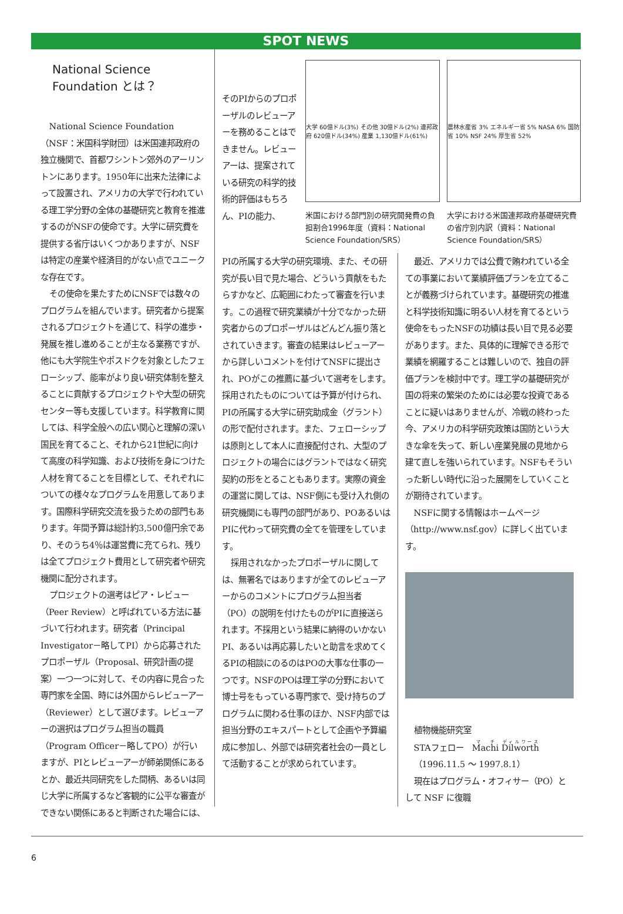SPOT NEWS
National Science Foundation とは？
National Science Foundation（NSF：米国科学財団）は米国連邦政府の独立機関で、首都ワシントン郊外のアーリントンにあります。1950年に出来た法律によって設置され、アメリカの大学で行われている理工学分野の全体の基礎研究と教育を推進するのがNSFの使命です。大学に研究費を提供する省庁はいくつかありますが、NSFは特定の産業や経済目的がない点でユニークな存在です。
その使命を果たすためにNSFでは数々のプログラムを組んでいます。研究者から提案されるプロジェクトを通じて、科学の進歩・発展を推し進めることが主なる業務ですが、他にも大学院生やポスドクを対象としたフェローシップ、能率がより良い研究体制を整えることに貢献するプロジェクトや大型の研究センター等も支援しています。科学教育に関しては、科学全般への広い関心と理解の深い国民を育てること、それから21世紀に向けて高度の科学知識、および技術を身につけた人材を育てることを目標として、それぞれについての様々なプログラムを用意してあります。国際科学研究交流を扱うための部門もあります。年間予算は総計約3,500億円余であり、そのうち4％は運営費に充てられ、残りは全てプロジェクト費用として研究者や研究機関に配分されます。
プロジェクトの選考はピア・レビュー（Peer Review）と呼ばれている方法に基づいて行われます。研究者（Principal Investigator－略してPI）から応募されたプロポーザル（Proposal、研究計画の提案）一つ一つに対して、その内容に見合った専門家を全国、時には外国からレビューアー（Reviewer）として選びます。レビューアーの選択はプログラム担当の職員（Program Officer－略してPO）が行いますが、PIとレビューアーが師弟関係にあるとか、最近共同研究をした間柄、あるいは同じ大学に所属するなど客観的に公平な審査ができない関係にあると判断された場合には、
そのPIからのプロポーザルのレビューアーを務めることはできません。レビューアーは、提案されている研究の科学的技術的評価はもちろん、PIの能力、
大学 60億ドル(3%) その他 30億ドル(2%) 連邦政府 620億ドル(34%) 産業 1,130億ドル(61%)
米国における部門別の研究開発費の負担割合1996年度（資料：National Science Foundation/SRS）
農林水産省 3% エネルギー省 5% NASA 6% 国防省 10% NSF 24% 厚生省 52%
大学における米国連邦政府基礎研究費の省庁別内訳（資料：National Science Foundation/SRS）
PIの所属する大学の研究環境、また、その研究が長い目で見た場合、どういう貢献をもたらすかなど、広範囲にわたって審査を行います。この過程で研究業績が十分でなかった研究者からのプロポーザルはどんどん振り落とされていきます。審査の結果はレビューアーから詳しいコメントを付けてNSFに提出され、POがこの推薦に基づいて選考をします。採用されたものについては予算が付けられ、PIの所属する大学に研究助成金（グラント）の形で配付されます。また、フェローシップは原則として本人に直接配付され、大型のプロジェクトの場合にはグラントではなく研究契約の形をとることもあります。実際の資金の運営に関しては、NSF側にも受け入れ側の研究機関にも専門の部門があり、POあるいはPIに代わって研究費の全てを管理をしています。
採用されなかったプロポーザルに関しては、無署名ではありますが全てのレビューアーからのコメントにプログラム担当者（PO）の説明を付けたものがPIに直接送られます。不採用という結果に納得のいかないPI、あるいは再応募したいと助言を求めてくるPIの相談にのるのはPOの大事な仕事の一つです。NSFのPOは理工学の分野において博士号をもっている専門家で、受け持ちのプログラムに関わる仕事のほか、NSF内部では担当分野のエキスパートとして企画や予算編成に参加し、外部では研究者社会の一員として活動することが求められています。
最近、アメリカでは公費で賄われている全ての事業において業績評価プランを立てることが義務づけられています。基礎研究の推進と科学技術知識に明るい人材を育てるという使命をもったNSFの功績は長い目で見る必要があります。また、具体的に理解できる形で業績を網羅することは難しいので、独自の評価プランを検討中です。理工学の基礎研究が国の将来の繁栄のためには必要な投資であることに疑いはありませんが、冷戦の終わった今、アメリカの科学研究政策は国防という大きな傘を失って、新しい産業発展の見地から建て直しを強いられています。NSFもそういった新しい時代に沿った展開をしていくことが期待されています。
NSFに関する情報はホームページ（http://www.nsf.gov）に詳しく出ています。
植物機能研究室
STAフェロー　Machi Dilworth
（1996.11.5 ～ 1997.8.1）
現在はプログラム・オフィサー（PO）として NSF に復職
6